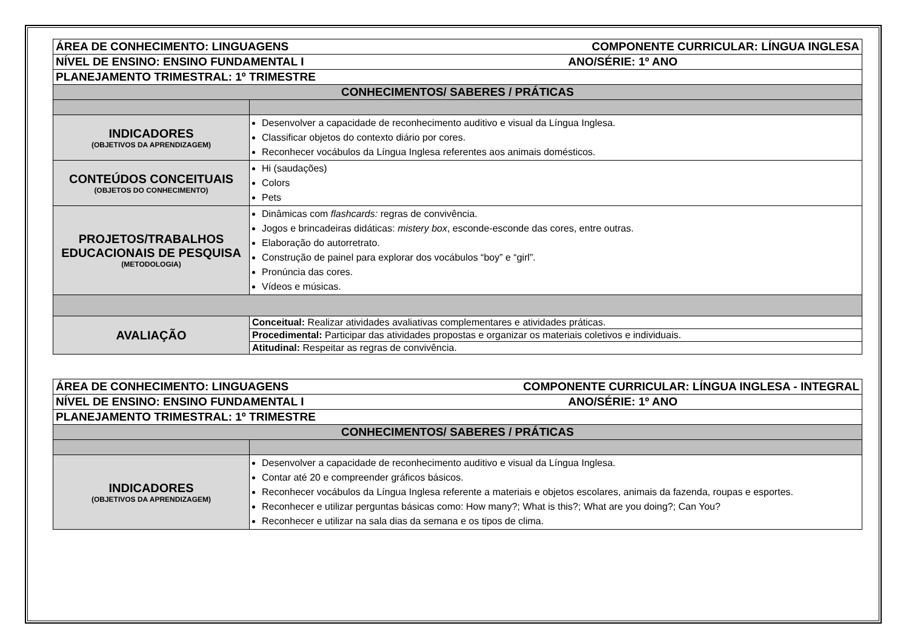| ÁREA DE CONHECIMENTO: LINGUAGENS COMPONENTE CURRICULAR: LÍNGUA INGLESA | |
| NÍVEL DE ENSINO: ENSINO FUNDAMENTAL I ANO/SÉRIE: 1º ANO | |
| PLANEJAMENTO TRIMESTRAL: 1º TRIMESTRE | |
| CONHECIMENTOS/ SABERES / PRÁTICAS | |
| INDICADORES (OBJETIVOS DA APRENDIZAGEM) | Desenvolver a capacidade de reconhecimento auditivo e visual da Língua Inglesa. Classificar objetos do contexto diário por cores. Reconhecer vocábulos da Língua Inglesa referentes aos animais domésticos. |
| CONTEÚDOS CONCEITUAIS (OBJETOS DO CONHECIMENTO) | Hi (saudações) Colors Pets |
| PROJETOS/TRABALHOS EDUCACIONAIS DE PESQUISA (METODOLOGIA) | Dinâmicas com flashcards: regras de convivência. Jogos e brincadeiras didáticas: mistery box , esconde-esconde das cores, entre outras. Elaboração do autorretrato. Construção de painel para explorar dos vocábulos “boy” e “girl”. Pronúncia das cores. Vídeos e músicas. |
| AVALIAÇÃO | Conceitual: Realizar atividades avaliativas complementares e atividades práticas. |
| | Procedimental: Participar das atividades propostas e organizar os materiais coletivos e individuais. |
| | Atitudinal: Respeitar as regras de convivência. |
| ÁREA DE CONHECIMENTO: LINGUAGENS COMPONENTE CURRICULAR: LÍNGUA INGLESA - INTEGRAL | |
| NÍVEL DE ENSINO: ENSINO FUNDAMENTAL I ANO/SÉRIE: 1º ANO | |
| PLANEJAMENTO TRIMESTRAL: 1º TRIMESTRE | |
| CONHECIMENTOS/ SABERES / PRÁTICAS | |
| INDICADORES (OBJETIVOS DA APRENDIZAGEM) | Desenvolver a capacidade de reconhecimento auditivo e visual da Língua Inglesa. Contar até 20 e compreender gráficos básicos. Reconhecer vocábulos da Língua Inglesa referente a materiais e objetos escolares, animais da fazenda, roupas e esportes. Reconhecer e utilizar perguntas básicas como: How many?; What is this?; What are you doing?; Can You? Reconhecer e utilizar na sala dias da semana e os tipos de clima. |